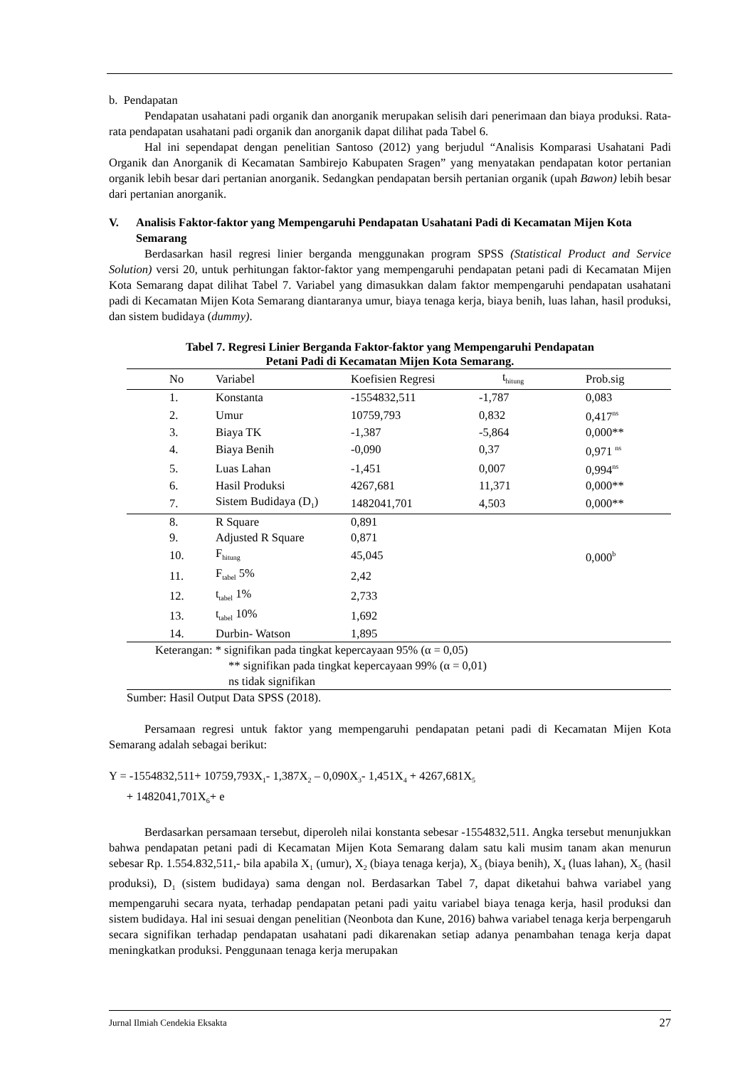b. Pendapatan
Pendapatan usahatani padi organik dan anorganik merupakan selisih dari penerimaan dan biaya produksi. Rata-rata pendapatan usahatani padi organik dan anorganik dapat dilihat pada Tabel 6.
Hal ini sependapat dengan penelitian Santoso (2012) yang berjudul “Analisis Komparasi Usahatani Padi Organik dan Anorganik di Kecamatan Sambirejo Kabupaten Sragen” yang menyatakan pendapatan kotor pertanian organik lebih besar dari pertanian anorganik. Sedangkan pendapatan bersih pertanian organik (upah Bawon) lebih besar dari pertanian anorganik.
V. Analisis Faktor-faktor yang Mempengaruhi Pendapatan Usahatani Padi di Kecamatan Mijen Kota Semarang
Berdasarkan hasil regresi linier berganda menggunakan program SPSS (Statistical Product and Service Solution) versi 20, untuk perhitungan faktor-faktor yang mempengaruhi pendapatan petani padi di Kecamatan Mijen Kota Semarang dapat dilihat Tabel 7. Variabel yang dimasukkan dalam faktor mempengaruhi pendapatan usahatani padi di Kecamatan Mijen Kota Semarang diantaranya umur, biaya tenaga kerja, biaya benih, luas lahan, hasil produksi, dan sistem budidaya (dummy).
Tabel 7. Regresi Linier Berganda Faktor-faktor yang Mempengaruhi Pendapatan
Petani Padi di Kecamatan Mijen Kota Semarang.
| No | Variabel | Koefisien Regresi | t<sub>hitung</sub> | Prob.sig |
| --- | --- | --- | --- | --- |
| 1. | Konstanta | -1554832,511 | -1,787 | 0,083 |
| 2. | Umur | 10759,793 | 0,832 | 0,417<sup>ns</sup> |
| 3. | Biaya TK | -1,387 | -5,864 | 0,000** |
| 4. | Biaya Benih | -0,090 | 0,37 | 0,971 <sup>ns</sup> |
| 5. | Luas Lahan | -1,451 | 0,007 | 0,994<sup>ns</sup> |
| 6. | Hasil Produksi | 4267,681 | 11,371 | 0,000** |
| 7. | Sistem Budidaya (D<sub>1</sub>) | 1482041,701 | 4,503 | 0,000** |
| 8. | R Square | 0,891 | | |
| 9. | Adjusted R Square | 0,871 | | |
| 10. | F<sub>hitung</sub> | 45,045 | | 0,000<sup>b</sup> |
| 11. | F<sub>tabel</sub> 5% | 2,42 | | |
| 12. | t<sub>tabel</sub> 1% | 2,733 | | |
| 13. | t<sub>tabel</sub> 10% | 1,692 | | |
| 14. | Durbin- Watson | 1,895 | | |
| Keterangan: * signifikan pada tingkat kepercayaan 95% (α = 0,05) ** signifikan pada tingkat kepercayaan 99% (α = 0,01) ns tidak signifikan | | | | |
Sumber: Hasil Output Data SPSS (2018).
Persamaan regresi untuk faktor yang mempengaruhi pendapatan petani padi di Kecamatan Mijen Kota Semarang adalah sebagai berikut:
Y = -1554832,511+ 10759,793X<sub>1</sub>- 1,387X<sub>2</sub> – 0,090X<sub>3</sub>- 1,451X<sub>4</sub> + 4267,681X<sub>5</sub>
+ 1482041,701X<sub>6</sub>+ e
Berdasarkan persamaan tersebut, diperoleh nilai konstanta sebesar -1554832,511. Angka tersebut menunjukkan bahwa pendapatan petani padi di Kecamatan Mijen Kota Semarang dalam satu kali musim tanam akan menurun sebesar Rp. 1.554.832,511,- bila apabila X<sub>1</sub> (umur), X<sub>2</sub> (biaya tenaga kerja), X<sub>3</sub> (biaya benih), X<sub>4</sub> (luas lahan), X<sub>5</sub> (hasil produksi), D<sub>1</sub> (sistem budidaya) sama dengan nol. Berdasarkan Tabel 7, dapat diketahui bahwa variabel yang mempengaruhi secara nyata, terhadap pendapatan petani padi yaitu variabel biaya tenaga kerja, hasil produksi dan sistem budidaya. Hal ini sesuai dengan penelitian (Neonbota dan Kune, 2016) bahwa variabel tenaga kerja berpengaruh secara signifikan terhadap pendapatan usahatani padi dikarenakan setiap adanya penambahan tenaga kerja dapat meningkatkan produksi. Penggunaan tenaga kerja merupakan
Jurnal Ilmiah Cendekia Eksakta 27